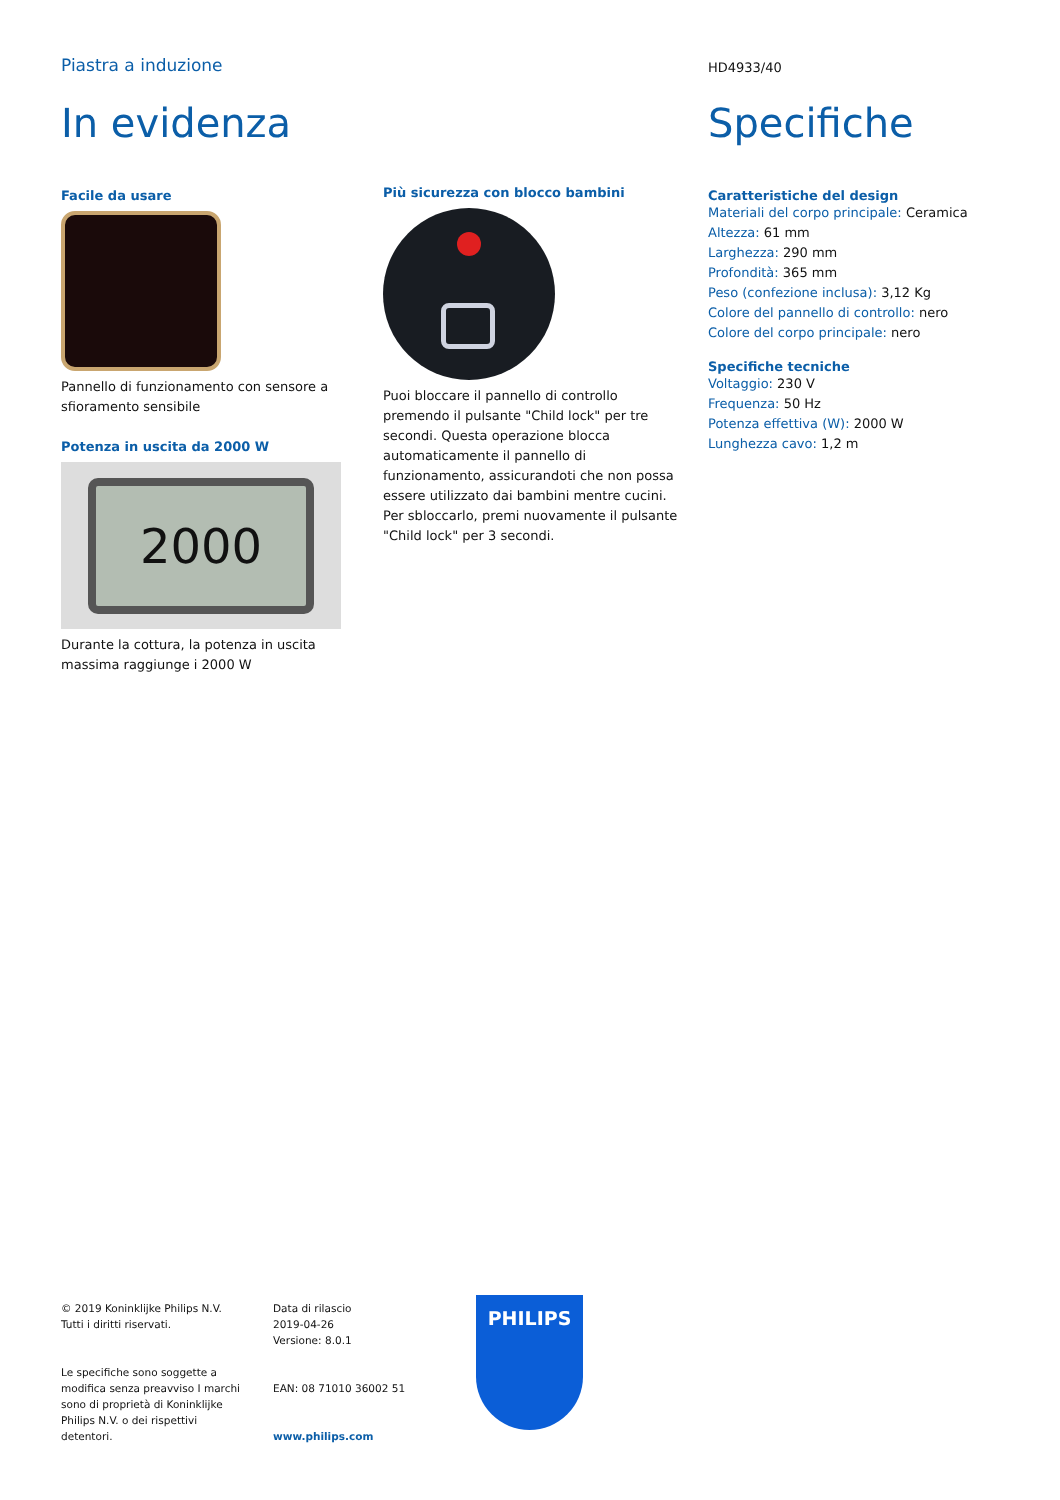Piastra a induzione HD4933/40
In evidenza
Facile da usare
Pannello di funzionamento con sensore a sfioramento sensibile
Potenza in uscita da 2000 W
2000
Durante la cottura, la potenza in uscita massima raggiunge i 2000 W
Più sicurezza con blocco bambini
Puoi bloccare il pannello di controllo premendo il pulsante "Child lock" per tre secondi. Questa operazione blocca automaticamente il pannello di funzionamento, assicurandoti che non possa essere utilizzato dai bambini mentre cucini. Per sbloccarlo, premi nuovamente il pulsante "Child lock" per 3 secondi.
Specifiche
Caratteristiche del design
Materiali del corpo principale: Ceramica
Altezza: 61 mm
Larghezza: 290 mm
Profondità: 365 mm
Peso (confezione inclusa): 3,12 Kg
Colore del pannello di controllo: nero
Colore del corpo principale: nero
Specifiche tecniche
Voltaggio: 230 V
Frequenza: 50 Hz
Potenza effettiva (W): 2000 W
Lunghezza cavo: 1,2 m
© 2019 Koninklijke Philips N.V.
Tutti i diritti riservati.
Le specifiche sono soggette a modifica senza preavviso I marchi sono di proprietà di Koninklijke Philips N.V. o dei rispettivi detentori.
Data di rilascio
2019-04-26
Versione: 8.0.1
EAN: 08 71010 36002 51
www.philips.com
PHILIPS